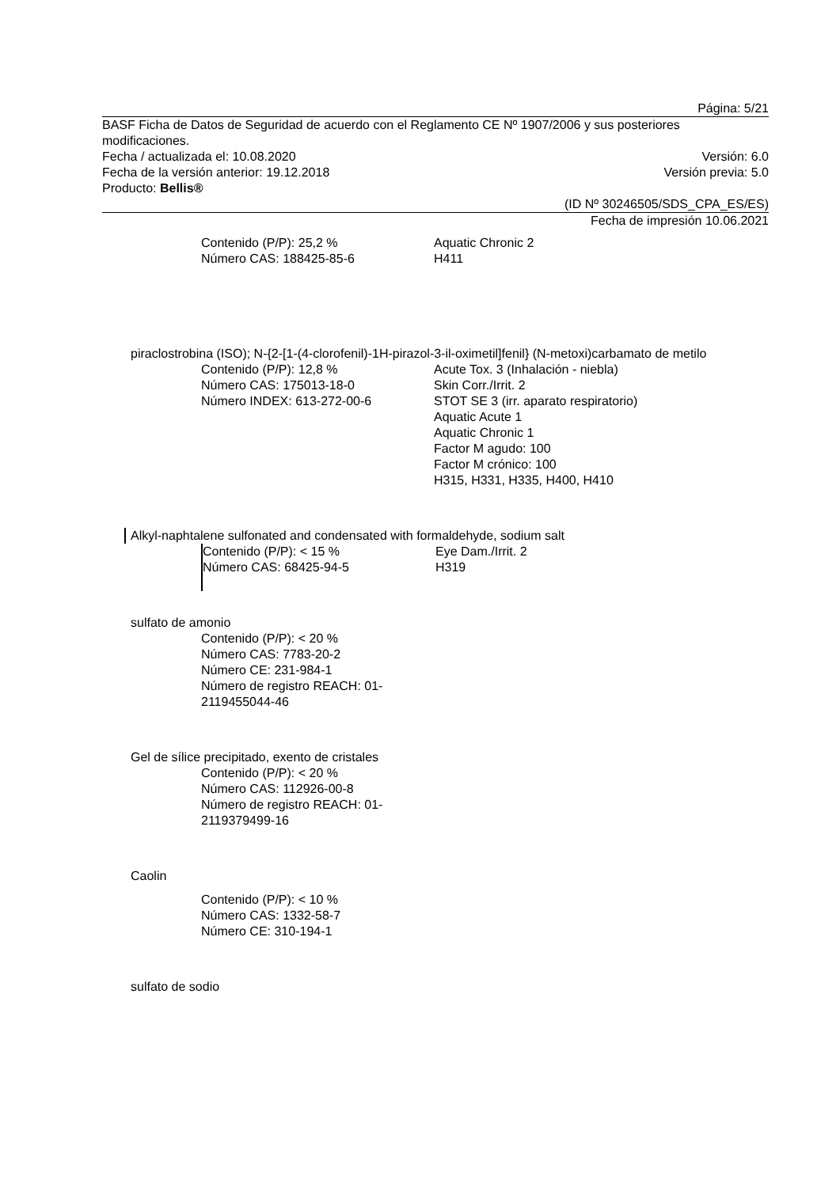Página: 5/21
BASF Ficha de Datos de Seguridad de acuerdo con el Reglamento CE Nº 1907/2006 y sus posteriores modificaciones.
Fecha / actualizada el: 10.08.2020 Versión: 6.0
Fecha de la versión anterior: 19.12.2018 Versión previa: 5.0
Producto: Bellis®
(ID Nº 30246505/SDS_CPA_ES/ES)
Fecha de impresión 10.06.2021
Contenido (P/P): 25,2 %
Número CAS: 188425-85-6
Aquatic Chronic 2
H411
piraclostrobina (ISO); N-{2-[1-(4-clorofenil)-1H-pirazol-3-il-oximetil]fenil} (N-metoxi)carbamato de metilo
Contenido (P/P): 12,8 %
Número CAS: 175013-18-0
Número INDEX: 613-272-00-6
Acute Tox. 3 (Inhalación - niebla)
Skin Corr./Irrit. 2
STOT SE 3 (irr. aparato respiratorio)
Aquatic Acute 1
Aquatic Chronic 1
Factor M agudo: 100
Factor M crónico: 100
H315, H331, H335, H400, H410
Alkyl-naphtalene sulfonated and condensated with formaldehyde, sodium salt
Contenido (P/P): < 15 %
Número CAS: 68425-94-5
Eye Dam./Irrit. 2
H319
sulfato de amonio
Contenido (P/P): < 20 %
Número CAS: 7783-20-2
Número CE: 231-984-1
Número de registro REACH: 01-2119455044-46
Gel de sílice precipitado, exento de cristales
Contenido (P/P): < 20 %
Número CAS: 112926-00-8
Número de registro REACH: 01-2119379499-16
Caolin
Contenido (P/P): < 10 %
Número CAS: 1332-58-7
Número CE: 310-194-1
sulfato de sodio